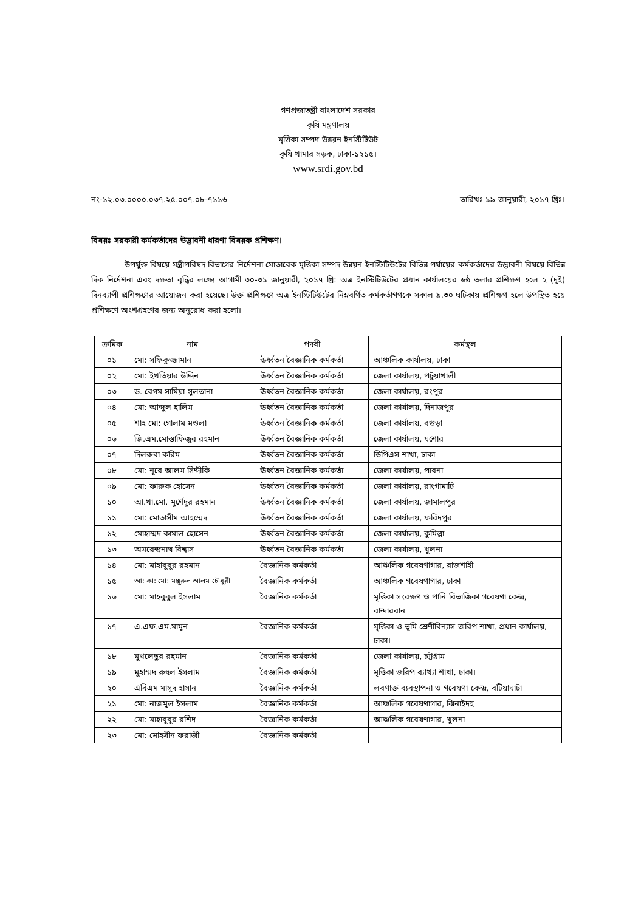গণপ্রজাতন্ত্রী বাংলাদেশ সরকার
কৃষি মন্ত্রণালয়
মৃত্তিকা সম্পদ উন্নয়ন ইনস্টিটিউট
কৃষি খামার সড়ক, ঢাকা-১২১৫।
www.srdi.gov.bd
নং-১২.০৩.০০০০.০৩৭.২৫.০০৭.০৮-৭১১৬ তারিখঃ ১৯ জানুয়ারী, ২০১৭ খ্রিঃ।
বিষয়ঃ সরকারী কর্মকর্তাদের উদ্ভাবনী ধারণা বিষয়ক প্রশিক্ষণ।
উপর্যুক্ত বিষয়ে মন্ত্রীপরিষদ বিভাগের নির্দেশনা মোতাবেক মৃত্তিকা সম্পদ উন্নয়ন ইনস্টিটিউটের বিভিন্ন পর্যায়ের কর্মকর্তাদের উদ্ভাবনী বিষয়ে বিভিন্ন দিক নির্দেশনা এবং দক্ষতা বৃদ্ধির লক্ষ্যে আগামী ৩০-৩১ জানুয়ারী, ২০১৭ খ্রি: অত্র ইনস্টিটিউটের প্রধান কার্যালয়ের ৬ষ্ঠ তলার প্রশিক্ষণ হলে ২ (দুই) দিনব্যাপী প্রশিক্ষণের আয়োজন করা হয়েছে। উক্ত প্রশিক্ষণে অত্র ইনস্টিটিউটের নিম্নবর্ণিত কর্মকর্তাগণকে সকাল ৯.৩০ ঘটিকায় প্রশিক্ষণ হলে উপস্থিত হয়ে প্রশিক্ষণে অংশগ্রহণের জন্য অনুরোধ করা হলো।
| ক্রমিক | নাম | পদবী | কর্মস্থল |
| --- | --- | --- | --- |
| ০১ | মো: সফিকুজ্জামান | ঊর্ধ্বতন বৈজ্ঞানিক কর্মকর্তা | আঞ্চলিক কার্যালয়, ঢাকা |
| ০২ | মো: ইখতিয়ার উদ্দিন | ঊর্ধ্বতন বৈজ্ঞানিক কর্মকর্তা | জেলা কার্যালয়, পটুয়াখালী |
| ০৩ | ড. বেগম সামিয়া সুলতানা | ঊর্ধ্বতন বৈজ্ঞানিক কর্মকর্তা | জেলা কার্যালয়, রংপুর |
| ০৪ | মো: আব্দুল হালিম | ঊর্ধ্বতন বৈজ্ঞানিক কর্মকর্তা | জেলা কার্যালয়, দিনাজপুর |
| ০৫ | শাহ মো: গোলাম মওলা | ঊর্ধ্বতন বৈজ্ঞানিক কর্মকর্তা | জেলা কার্যালয়, বগুড়া |
| ০৬ | জি.এম.মোস্তাফিজুর রহমান | ঊর্ধ্বতন বৈজ্ঞানিক কর্মকর্তা | জেলা কার্যালয়, যশোর |
| ০৭ | দিলরুবা করিম | ঊর্ধ্বতন বৈজ্ঞানিক কর্মকর্তা | ডিপিএস শাখা, ঢাকা |
| ০৮ | মো: নূরে আলম সিদ্দীকি | ঊর্ধ্বতন বৈজ্ঞানিক কর্মকর্তা | জেলা কার্যালয়, পাবনা |
| ০৯ | মো: ফারুক হোসেন | ঊর্ধ্বতন বৈজ্ঞানিক কর্মকর্তা | জেলা কার্যালয়, রাংগামাটি |
| ১০ | আ.খা.মো. মুর্শেদুর রহমান | ঊর্ধ্বতন বৈজ্ঞানিক কর্মকর্তা | জেলা কার্যালয়, জামালপুর |
| ১১ | মো: মোতাসীম আহম্মেদ | ঊর্ধ্বতন বৈজ্ঞানিক কর্মকর্তা | জেলা কার্যালয়, ফরিদপুর |
| ১২ | মোহাম্মদ কামাল হোসেন | ঊর্ধ্বতন বৈজ্ঞানিক কর্মকর্তা | জেলা কার্যালয়, কুমিল্লা |
| ১৩ | অমরেন্দ্রনাথ বিশ্বাস | ঊর্ধ্বতন বৈজ্ঞানিক কর্মকর্তা | জেলা কার্যালয়, খুলনা |
| ১৪ | মো: মাহাবুবুর রহমান | বৈজ্ঞানিক কর্মকর্তা | আঞ্চলিক গবেষণাগার, রাজশাহী |
| ১৫ | আ: কা: মো: মঞ্জুরুল আলম চৌধুরী | বৈজ্ঞানিক কর্মকর্তা | আঞ্চলিক গবেষণাগার, ঢাকা |
| ১৬ | মো: মাহবুবুল ইসলাম | বৈজ্ঞানিক কর্মকর্তা | মৃত্তিকা সংরক্ষণ ও পানি বিভাজিকা গবেষণা কেন্দ্র, বান্দারবান |
| ১৭ | এ.এফ.এম.মামুন | বৈজ্ঞানিক কর্মকর্তা | মৃত্তিকা ও ভূমি শ্রেণীবিন্যাস জরিপ শাখা, প্রধান কার্যালয়, ঢাকা। |
| ১৮ | মুখলেছুর রহমান | বৈজ্ঞানিক কর্মকর্তা | জেলা কার্যালয়, চট্টগ্রাম |
| ১৯ | মুহাম্মদ রুহুল ইসলাম | বৈজ্ঞানিক কর্মকর্তা | মৃত্তিকা জরিপ ব্যাখ্যা শাখা, ঢাকা। |
| ২০ | এবিএম মাসুদ হাসান | বৈজ্ঞানিক কর্মকর্তা | লবণাক্ত ব্যবস্থাপনা ও গবেষণা কেন্দ্র, বটিয়াঘাটা |
| ২১ | মো: নাজমুল ইসলাম | বৈজ্ঞানিক কর্মকর্তা | আঞ্চলিক গবেষণাগার, ঝিনাইদহ |
| ২২ | মো: মাহাবুবুর রশিদ | বৈজ্ঞানিক কর্মকর্তা | আঞ্চলিক গবেষণাগার, খুলনা |
| ২৩ | মো: মোহসীন ফরাজী | বৈজ্ঞানিক কর্মকর্তা | |